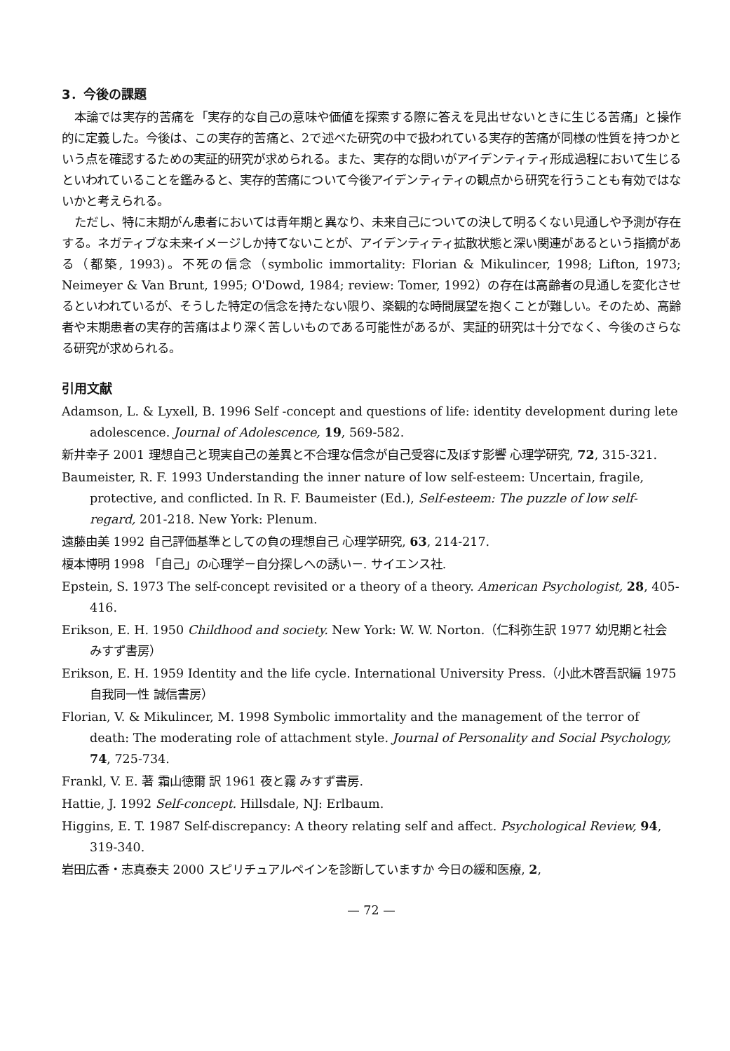3．今後の課題
本論では実存的苦痛を「実存的な自己の意味や価値を探索する際に答えを見出せないときに生じる苦痛」と操作的に定義した。今後は、この実存的苦痛と、2で述べた研究の中で扱われている実存的苦痛が同様の性質を持つかという点を確認するための実証的研究が求められる。また、実存的な問いがアイデンティティ形成過程において生じるといわれていることを鑑みると、実存的苦痛について今後アイデンティティの観点から研究を行うことも有効ではないかと考えられる。
ただし、特に末期がん患者においては青年期と異なり、未来自己についての決して明るくない見通しや予測が存在する。ネガティブな未来イメージしか持てないことが、アイデンティティ拡散状態と深い関連があるという指摘がある（都築, 1993)。不死の信念（symbolic immortality: Florian & Mikulincer, 1998; Lifton, 1973; Neimeyer & Van Brunt, 1995; O'Dowd, 1984; review: Tomer, 1992）の存在は高齢者の見通しを変化させるといわれているが、そうした特定の信念を持たない限り、楽観的な時間展望を抱くことが難しい。そのため、高齢者や末期患者の実存的苦痛はより深く苦しいものである可能性があるが、実証的研究は十分でなく、今後のさらなる研究が求められる。
引用文献
Adamson, L. & Lyxell, B. 1996 Self -concept and questions of life: identity development during lete adolescence. Journal of Adolescence, 19, 569-582.
新井幸子 2001 理想自己と現実自己の差異と不合理な信念が自己受容に及ぼす影響 心理学研究, 72, 315-321.
Baumeister, R. F. 1993 Understanding the inner nature of low self-esteem: Uncertain, fragile, protective, and conflicted. In R. F. Baumeister (Ed.), Self-esteem: The puzzle of low self-regard, 201-218. New York: Plenum.
遠藤由美 1992 自己評価基準としての負の理想自己 心理学研究, 63, 214-217.
榎本博明 1998 「自己」の心理学－自分探しへの誘い－. サイエンス社.
Epstein, S. 1973 The self-concept revisited or a theory of a theory. American Psychologist, 28, 405-416.
Erikson, E. H. 1950 Childhood and society. New York: W. W. Norton.（仁科弥生訳 1977 幼児期と社会 みすず書房）
Erikson, E. H. 1959 Identity and the life cycle. International University Press.（小此木啓吾訳編 1975 自我同一性 誠信書房）
Florian, V. & Mikulincer, M. 1998 Symbolic immortality and the management of the terror of death: The moderating role of attachment style. Journal of Personality and Social Psychology, 74, 725-734.
Frankl, V. E. 著 霜山徳爾 訳 1961 夜と霧 みすず書房.
Hattie, J. 1992 Self-concept. Hillsdale, NJ: Erlbaum.
Higgins, E. T. 1987 Self-discrepancy: A theory relating self and affect. Psychological Review, 94, 319-340.
岩田広香・志真泰夫 2000 スピリチュアルペインを診断していますか 今日の緩和医療, 2,
— 72 —